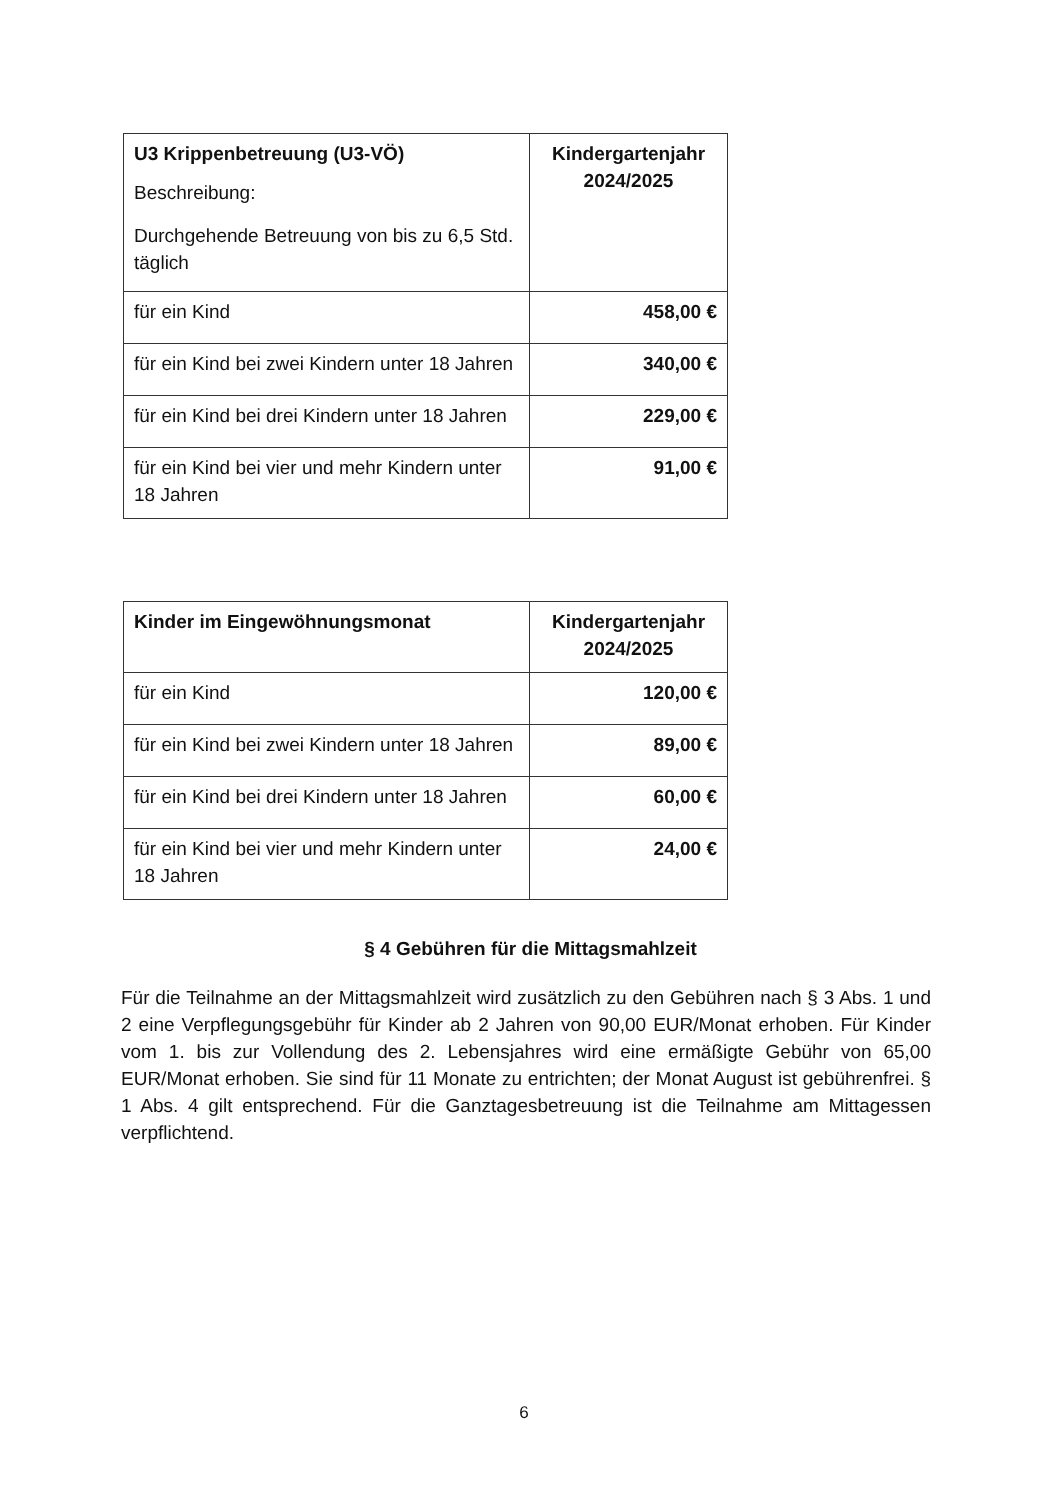| U3 Krippenbetreuung (U3-VÖ) Beschreibung: Durchgehende Betreuung von bis zu 6,5 Std. täglich | Kindergartenjahr 2024/2025 |
| --- | --- |
| für ein Kind | 458,00 € |
| für ein Kind bei zwei Kindern unter 18 Jahren | 340,00 € |
| für ein Kind bei drei Kindern unter 18 Jahren | 229,00 € |
| für ein Kind bei vier und mehr Kindern unter 18 Jahren | 91,00 € |
| Kinder im Eingewöhnungsmonat | Kindergartenjahr 2024/2025 |
| --- | --- |
| für ein Kind | 120,00 € |
| für ein Kind bei zwei Kindern unter 18 Jahren | 89,00 € |
| für ein Kind bei drei Kindern unter 18 Jahren | 60,00 € |
| für ein Kind bei vier und mehr Kindern unter 18 Jahren | 24,00 € |
§ 4 Gebühren für die Mittagsmahlzeit
Für die Teilnahme an der Mittagsmahlzeit wird zusätzlich zu den Gebühren nach § 3 Abs. 1 und 2 eine Verpflegungsgebühr für Kinder ab 2 Jahren von 90,00 EUR/Monat erhoben. Für Kinder vom 1. bis zur Vollendung des 2. Lebensjahres wird eine ermäßigte Gebühr von 65,00 EUR/Monat erhoben. Sie sind für 11 Monate zu entrichten; der Monat August ist gebührenfrei. § 1 Abs. 4 gilt entsprechend. Für die Ganztagesbetreuung ist die Teilnahme am Mittagessen verpflichtend.
6